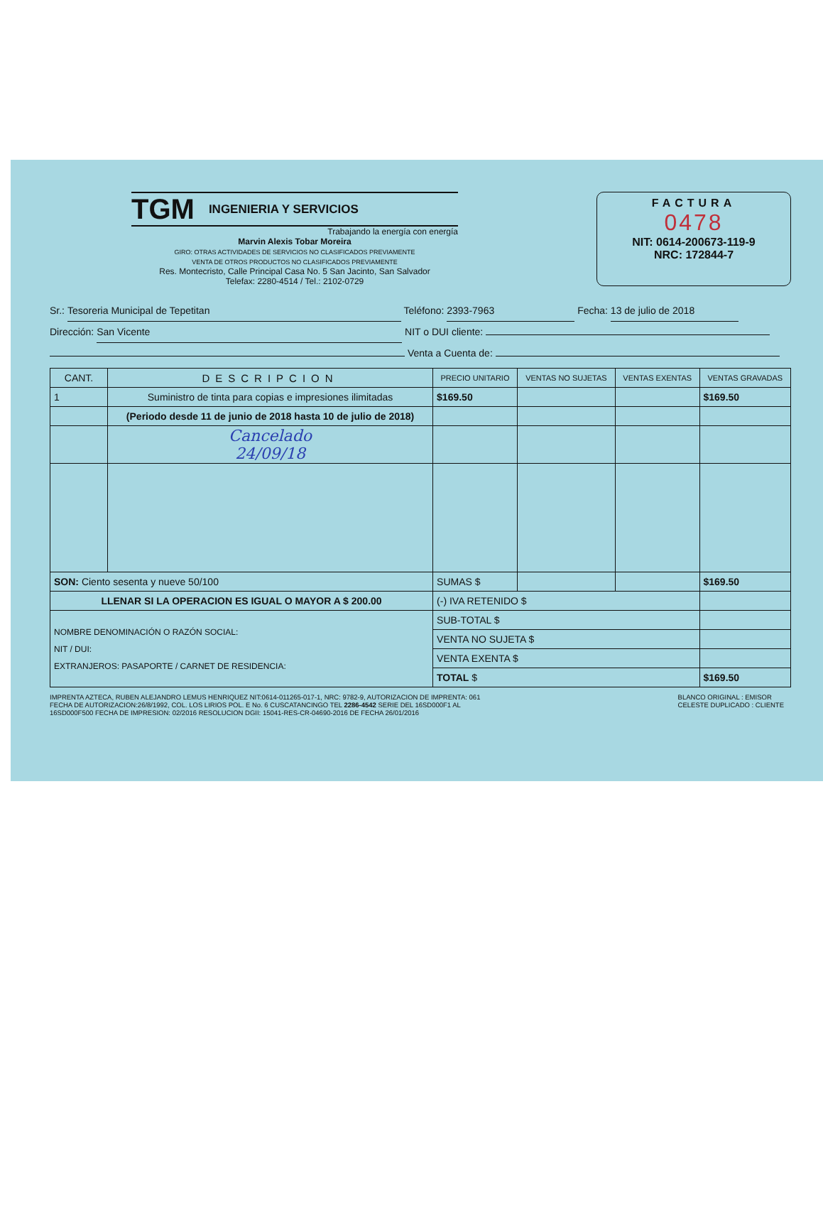TGM INGENIERIA Y SERVICIOS
Trabajando la energía con energía
Marvin Alexis Tobar Moreira
GIRO: OTRAS ACTIVIDADES DE SERVICIOS NO CLASIFICADOS PREVIAMENTE
VENTA DE OTROS PRODUCTOS NO CLASIFICADOS PREVIAMENTE
Res. Montecristo, Calle Principal Casa No. 5 San Jacinto, San Salvador
Telefax: 2280-4514 / Tel.: 2102-0729
FACTURA
0478
NIT: 0614-200673-119-9
NRC: 172844-7
Sr.: Tesoreria Municipal de Tepetitan Teléfono: 2393-7963 Fecha: 13 de julio de 2018
Dirección: San Vicente NIT o DUI cliente:
Venta a Cuenta de:
| CANT. | DESCRIPCION | PRECIO UNITARIO | VENTAS NO SUJETAS | VENTAS EXENTAS | VENTAS GRAVADAS |
| --- | --- | --- | --- | --- | --- |
| 1 | Suministro de tinta para copias e impresiones ilimitadas | $169.50 | | | $169.50 |
| | (Periodo desde 11 de junio de 2018 hasta 10 de julio de 2018) | | | | |
| | Cancelado 24/09/18 | | | | |
| SON: Ciento sesenta y nueve 50/100 | | SUMAS $ | | | $169.50 |
| LLENAR SI LA OPERACION ES IGUAL O MAYOR A $ 200.00 | | (-) IVA RETENIDO $ | | | |
| NOMBRE DENOMINACIÓN O RAZÓN SOCIAL: NIT / DUI: EXTRANJEROS: PASAPORTE / CARNET DE RESIDENCIA: | | SUB-TOTAL $ | | | |
| | | VENTA NO SUJETA $ | | | |
| | | VENTA EXENTA $ | | | |
| | | TOTAL $ | | | $169.50 |
IMPRENTA AZTECA, RUBEN ALEJANDRO LEMUS HENRIQUEZ NIT:0614-011265-017-1, NRC: 9782-9, AUTORIZACION DE IMPRENTA: 061
FECHA DE AUTORIZACION:26/8/1992, COL. LOS LIRIOS POL. E No. 6 CUSCATANCINGO TEL 2286-4542 SERIE DEL 16SD000F1 AL
16SD000F500 FECHA DE IMPRESION: 02/2016 RESOLUCION DGII: 15041-RES-CR-04690-2016 DE FECHA 26/01/2016
BLANCO ORIGINAL : EMISOR
CELESTE DUPLICADO : CLIENTE